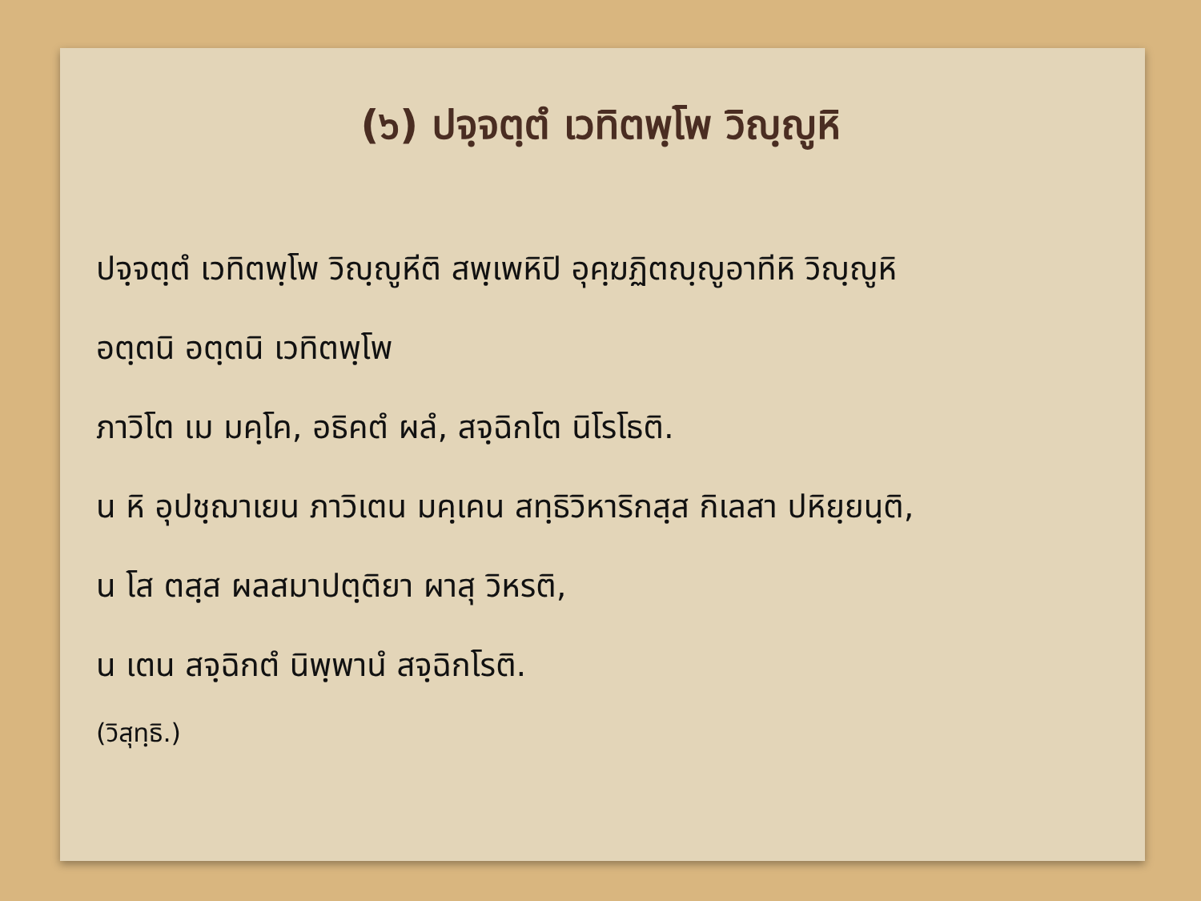(๖) ปจฺจตฺตํ เวทิตพฺโพ วิญฺญูหิ
ปจฺจตฺตํ เวทิตพฺโพ วิญฺญูหีติ สพฺเพหิปิ อุคฺฆฏิตญฺญูอาทีหิ วิญฺญูหิ
อตฺตนิ อตฺตนิ เวทิตพฺโพ
ภาวิโต เม มคฺโค, อธิคตํ ผลํ, สจฺฉิกโต นิโรโธติ.
น หิ อุปชฺฌาเยน ภาวิเตน มคฺเคน สทฺธิวิหาริกสฺส กิเลสา ปหิยฺยนฺติ,
น โส ตสฺส ผลสมาปตฺติยา ผาสุ วิหรติ,
น เตน สจฺฉิกตํ นิพฺพานํ สจฺฉิกโรติ.
(วิสุทฺธิ.)